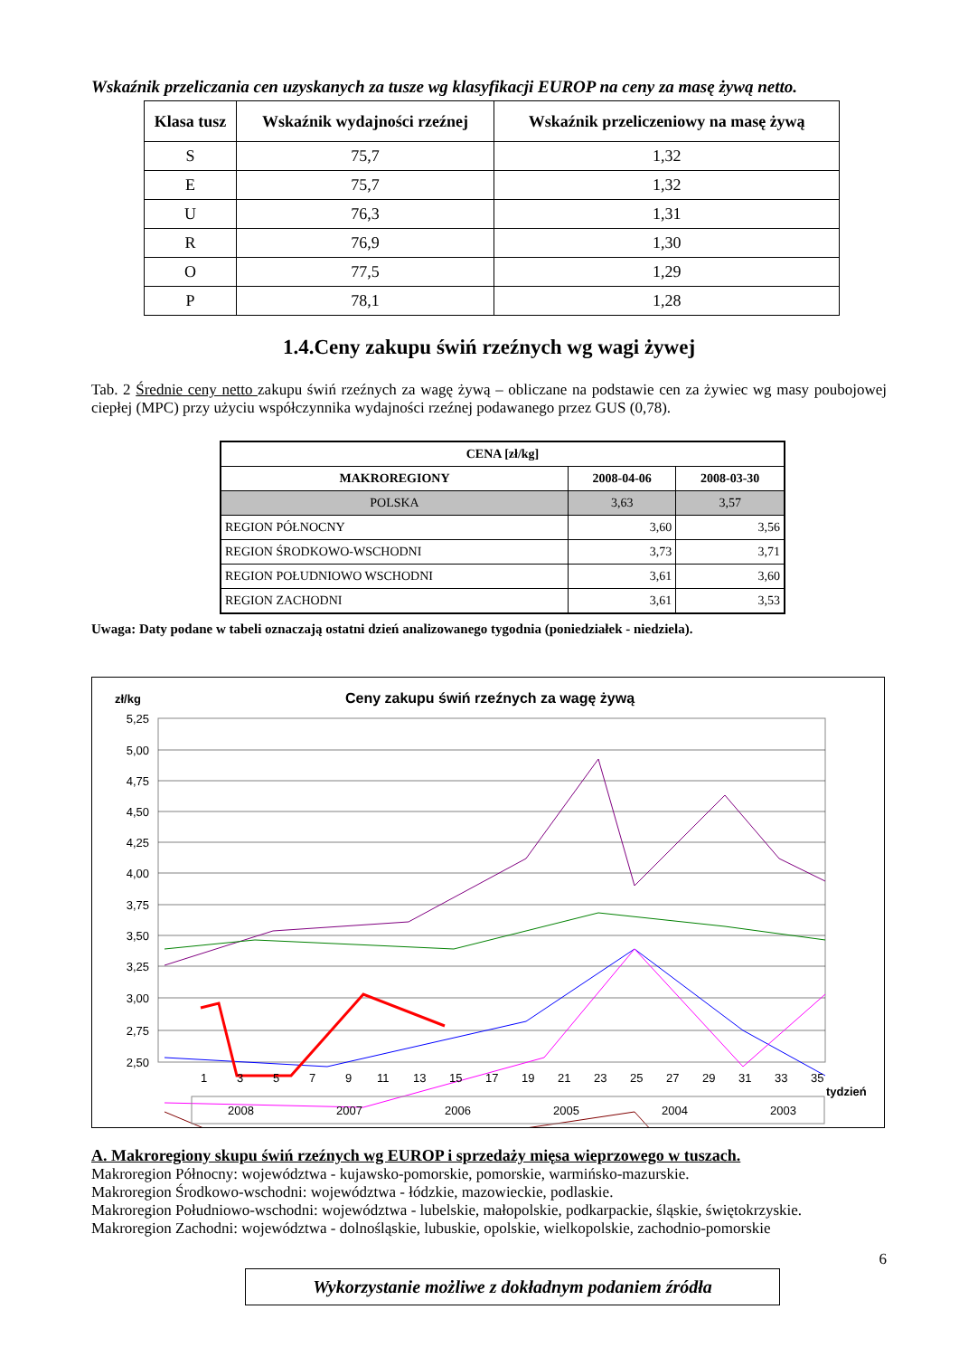Wskaźnik przeliczania cen uzyskanych za tusze wg klasyfikacji EUROP na ceny za masę żywą netto.
| Klasa tusz | Wskaźnik wydajności rzeźnej | Wskaźnik przeliczeniowy na masę żywą |
| --- | --- | --- |
| S | 75,7 | 1,32 |
| E | 75,7 | 1,32 |
| U | 76,3 | 1,31 |
| R | 76,9 | 1,30 |
| O | 77,5 | 1,29 |
| P | 78,1 | 1,28 |
1.4.Ceny zakupu świń rzeźnych wg wagi żywej
Tab. 2 Średnie ceny netto zakupu świń rzeźnych za wagę żywą – obliczane na podstawie cen za żywiec wg masy poubojowej ciepłej (MPC) przy użyciu współczynnika wydajności rzeźnej podawanego przez GUS (0,78).
| CENA [zł/kg] | | |
| MAKROREGIONY | 2008-04-06 | 2008-03-30 |
| POLSKA | 3,63 | 3,57 |
| REGION PÓŁNOCNY | 3,60 | 3,56 |
| REGION ŚRODKOWO-WSCHODNI | 3,73 | 3,71 |
| REGION POŁUDNIOWO WSCHODNI | 3,61 | 3,60 |
| REGION ZACHODNI | 3,61 | 3,53 |
Uwaga: Daty podane w tabeli oznaczają ostatni dzień analizowanego tygodnia (poniedziałek - niedziela).
zł/kg
Ceny zakupu świń rzeźnych za wagę żywą
5,25
5,00
4,75
4,50
4,25
4,00
3,75
3,50
3,25
3,00
2,75
2,50
1
3
5
7
9
11
13
15
17
19
21
23
25
27
29
31
33
35
tydzień
2008
2007
2006
2005
2004
2003
A. Makroregiony skupu świń rzeźnych wg EUROP i sprzedaży mięsa wieprzowego w tuszach.
Makroregion Północny: województwa - kujawsko-pomorskie, pomorskie, warmińsko-mazurskie.
Makroregion Środkowo-wschodni: województwa - łódzkie, mazowieckie, podlaskie.
Makroregion Południowo-wschodni: województwa - lubelskie, małopolskie, podkarpackie, śląskie, świętokrzyskie.
Makroregion Zachodni: województwa - dolnośląskie, lubuskie, opolskie, wielkopolskie, zachodnio-pomorskie
6
Wykorzystanie możliwe z dokładnym podaniem źródła